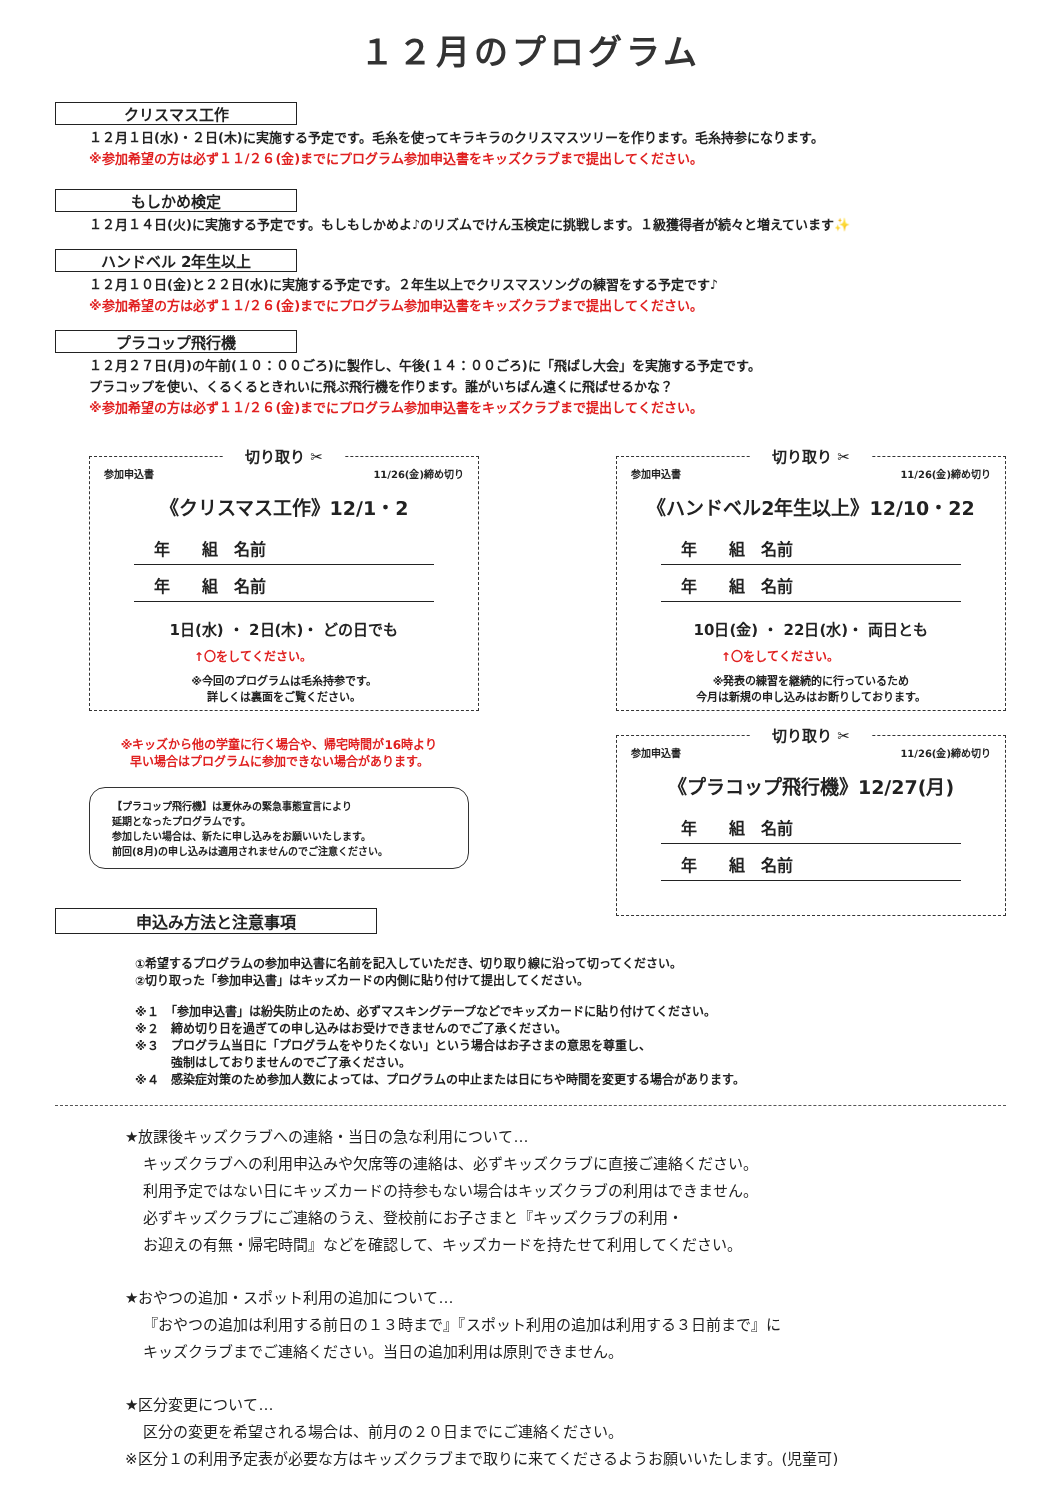１２月のプログラム
クリスマス工作
１２月１日(水)・２日(木)に実施する予定です。毛糸を使ってキラキラのクリスマスツリーを作ります。毛糸持参になります。
※参加希望の方は必ず１１/２６(金)までにプログラム参加申込書をキッズクラブまで提出してください。
もしかめ検定
１２月１４日(火)に実施する予定です。もしもしかめよ♪のリズムでけん玉検定に挑戦します。１級獲得者が続々と増えています✨
ハンドベル 2年生以上
１２月１０日(金)と２２日(水)に実施する予定です。２年生以上でクリスマスソングの練習をする予定です♪
※参加希望の方は必ず１１/２６(金)までにプログラム参加申込書をキッズクラブまで提出してください。
プラコップ飛行機
１２月２７日(月)の午前(１０：００ごろ)に製作し、午後(１４：００ごろ)に「飛ばし大会」を実施する予定です。
プラコップを使い、くるくるときれいに飛ぶ飛行機を作ります。誰がいちばん遠くに飛ばせるかな？
※参加希望の方は必ず１１/２６(金)までにプログラム参加申込書をキッズクラブまで提出してください。
切り取り ✂
参加申込書 11/26(金)締め切り
《クリスマス工作》12/1・2
年　　組　名前
年　　組　名前
1日(水) ・ 2日(木)・ どの日でも
↑〇をしてください。
※今回のプログラムは毛糸持参です。
詳しくは裏面をご覧ください。
切り取り ✂
参加申込書 11/26(金)締め切り
《ハンドベル2年生以上》12/10・22
年　　組　名前
年　　組　名前
10日(金) ・ 22日(水)・ 両日とも
↑〇をしてください。
※発表の練習を継続的に行っているため
今月は新規の申し込みはお断りしております。
※キッズから他の学童に行く場合や、帰宅時間が16時より
早い場合はプログラムに参加できない場合があります。
【プラコップ飛行機】は夏休みの緊急事態宣言により
延期となったプログラムです。
参加したい場合は、新たに申し込みをお願いいたします。
前回(8月)の申し込みは適用されませんのでご注意ください。
切り取り ✂
参加申込書 11/26(金)締め切り
《プラコップ飛行機》12/27(月)
年　　組　名前
年　　組　名前
申込み方法と注意事項
①希望するプログラムの参加申込書に名前を記入していただき、切り取り線に沿って切ってください。
②切り取った「参加申込書」はキッズカードの内側に貼り付けて提出してください。
※１　「参加申込書」は紛失防止のため、必ずマスキングテープなどでキッズカードに貼り付けてください。
※２　締め切り日を過ぎての申し込みはお受けできませんのでご了承ください。
※３　プログラム当日に「プログラムをやりたくない」という場合はお子さまの意思を尊重し、
　　　強制はしておりませんのでご了承ください。
※４　感染症対策のため参加人数によっては、プログラムの中止または日にちや時間を変更する場合があります。
★放課後キッズクラブへの連絡・当日の急な利用について…
キッズクラブへの利用申込みや欠席等の連絡は、必ずキッズクラブに直接ご連絡ください。
利用予定ではない日にキッズカードの持参もない場合はキッズクラブの利用はできません。
必ずキッズクラブにご連絡のうえ、登校前にお子さまと『キッズクラブの利用・
お迎えの有無・帰宅時間』などを確認して、キッズカードを持たせて利用してください。
★おやつの追加・スポット利用の追加について…
『おやつの追加は利用する前日の１３時まで』『スポット利用の追加は利用する３日前まで』に
キッズクラブまでご連絡ください。当日の追加利用は原則できません。
★区分変更について…
区分の変更を希望される場合は、前月の２０日までにご連絡ください。
※区分１の利用予定表が必要な方はキッズクラブまで取りに来てくださるようお願いいたします。(児童可)